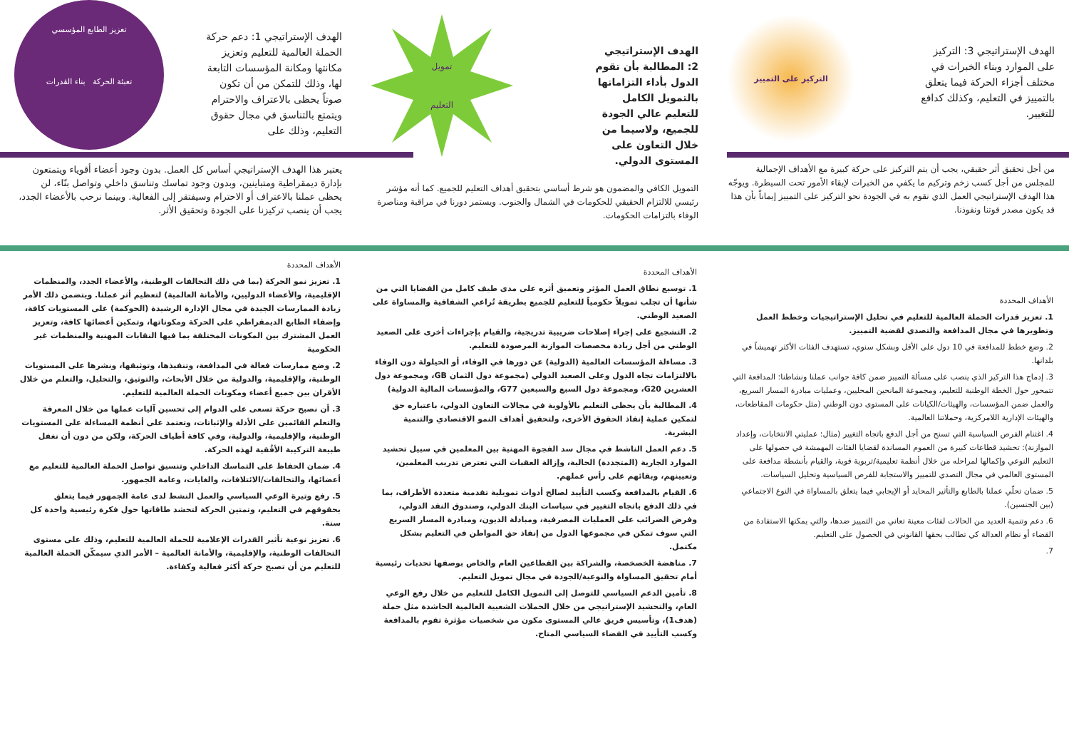الهدف الإستراتيجي 3: التركيز على الموارد وبناء الخبرات في مختلف أجزاء الحركة فيما يتعلق بالتمييز في التعليم، وكذلك كدافع للتغيير.
التركيز على التمييز
الهدف الإستراتيجي 2: المطالبة بأن تقوم الدول بأداء التزاماتها بالتمويل الكامل للتعليم عالي الجودة للجميع، ولاسيما من خلال التعاون على المستوى الدولي.
تمويل
التعليم
الهدف الإستراتيجي 1: دعم حركة الحملة العالمية للتعليم وتعزيز مكانتها ومكانة المؤسسات التابعة لها، وذلك للتمكن من أن تكون صوتاً يحظى بالاعتراف والاحترام ويتمتع بالتناسق في مجال حقوق التعليم، وذلك على
تعزيز الطابع المؤسسي
تعبئة الحركة بناء القدرات
من أجل تحقيق أثر حقيقي، يجب أن يتم التركيز على حركة كبيرة مع الأهداف الإجمالية للمجلس من أجل كسب زخم وتركيم ما يكفي من الخبرات لإبقاء الأمور تحت السيطرة. ويوجّه هذا الهدف الإستراتيجي العمل الذي نقوم به في الجودة نحو التركيز على التمييز إيماناً بأن هذا قد يكون مصدر قوتنا ونفوذنا.
التمويل الكافي والمضمون هو شرط أساسي بتحقيق أهداف التعليم للجميع. كما أنه مؤشر رئيسي للالتزام الحقيقي للحكومات في الشمال والجنوب. ويستمر دورنا في مراقبة ومناصرة الوفاء بالتزامات الحكومات.
يعتبر هذا الهدف الإستراتيجي أساس كل العمل. بدون وجود أعضاء أقوياء ويتمتعون بإدارة ديمقراطية ومتباينين، وبدون وجود تماسك وتناسق داخلي وتواصل بنّاء، لن يحظى عملنا بالاعتراف أو الاحترام وسيفتقر إلى الفعالية. وبينما نرحب بالأعضاء الجدد، يجب أن ينصب تركيزنا على الجودة وتحقيق الأثر.
الأهداف المحددة
1. تعزيز قدرات الحملة العالمية للتعليم في تحليل الإستراتيجيات وخطط العمل وتطويرها في مجال المدافعة والتصدي لقضية التمييز.
2. وضع خطط للمدافعة في 10 دول على الأقل وبشكل سنوي، تستهدف الفئات الأكثر تهميشاً في بلدانها.
3. إدماج هذا التركيز الذي ينصب على مسألة التمييز ضمن كافة جوانب عملنا ونشاطنا: المدافعة التي تتمحور حول الخطة الوطنية للتعليم، ومجموعة المانحين المحليين، وعمليات مبادرة المسار السريع، والعمل ضمن المؤسسات، والهيئات/الكيانات على المستوى دون الوطني (مثل حكومات المقاطعات، والهيئات الإدارية اللامركزية، وحملاتنا العالمية.
4. اغتنام الفرص السياسية التي تسنح من أجل الدفع باتجاه التغيير (مثال: عمليتي الانتخابات، وإعداد الموازنة): تحشيد قطاعات كبيرة من العموم المساندة لقضايا الفئات المهمشة في حصولها على التعليم النوعي وإكمالها لمراحله من خلال أنظمة تعليمية/تربوية قوية، والقيام بأنشطة مدافعة على المستوى العالمي في مجال التصدي للتمييز والاستجابة للفرص السياسية وتحليل السياسات.
5. ضمان تحلّي عملنا بالطابع والتأثير المحايد أو الإيجابي فيما يتعلق بالمساواة في النوع الاجتماعي (بين الجنسين).
6. دعم وتنمية العديد من الحالات لفئات معينة تعاني من التمييز ضدها، والتي يمكنها الاستفادة من القضاء أو نظام العدالة كي تطالب بحقها القانوني في الحصول على التعليم.
7.
الأهداف المحددة
1. توسيع نطاق العمل المؤثر وتعميق أثره على مدى طيف كامل من القضايا التي من شأنها أن تجلب تمويلاً حكومياً للتعليم للجميع بطريقة تُراعي الشفافية والمساواة على الصعيد الوطني.
2. التشجيع على إجراء إصلاحات ضريبية تدريجية، والقيام بإجراءات أخرى على الصعيد الوطني من أجل زيادة مخصصات الموازنة المرصودة للتعليم.
3. مساءلة المؤسسات العالمية (الدولية) عن دورها في الوفاء، أو الحيلولة دون الوفاء بالالتزامات تجاه الدول وعلى الصعيد الدولي (مجموعة دول الثمان GB، ومجموعة دول العشرين G20، ومجموعة دول السبع والسبعين G77، والمؤسسات المالية الدولية)
4. المطالبة بأن يحظى التعليم بالأولوية في مجالات التعاون الدولي، باعتباره حق لتمكين عملية إنفاذ الحقوق الأخرى، ولتحقيق أهداف النمو الاقتصادي والتنمية البشرية.
5. دعم العمل الناشط في مجال سد الفجوة المهنية بين المعلمين في سبيل تحشيد الموارد الجارية (المتجددة) الحالية، وإزالة العقبات التي تعترض تدريب المعلمين، وتعيينهم، وبقائهم على رأس عملهم.
6. القيام بالمدافعة وكسب التأييد لصالح أدوات تمويلية تقدمية متعددة الأطراف، بما في ذلك الدفع باتجاه التغيير في سياسات البنك الدولي، وصندوق النقد الدولي، وفرض الضرائب على العمليات المصرفية، ومبادلة الديون، ومبادرة المسار السريع التي سوف تمكن في مجموعها الدول من إنفاذ حق المواطن في التعليم بشكل مكتمل.
7. مناهضة الخصخصة، والشراكة بين القطاعين العام والخاص بوصفها تحديات رئيسية أمام تحقيق المساواة والنوعية/الجودة في مجال تمويل التعليم.
8. تأمين الدعم السياسي للتوصل إلى التمويل الكامل للتعليم من خلال رفع الوعي العام، والتحشيد الإستراتيجي من خلال الحملات الشعبية العالمية الحاشدة مثل حملة (هدف1)، وتأسيس فريق عالي المستوى مكون من شخصيات مؤثرة تقوم بالمدافعة وكسب التأييد في الفضاء السياسي المتاح.
الأهداف المحددة
1. تعزيز نمو الحركة (بما في ذلك التحالفات الوطنية، والأعضاء الجدد، والمنظمات الإقليمية، والأعضاء الدوليين، والأمانة العالمية) لتعظيم أثر عملنا. ويتضمن ذلك الأمر زيادة الممارسات الجيدة في مجال الإدارة الرشيدة (الحوكمة) على المستويات كافة، وإضفاء الطابع الديمقراطي على الحركة ومكوناتها، وتمكين أعضائها كافة، وتعزيز العمل المشترك بين المكونات المختلفة بما فيها النقابات المهنية والمنظمات غير الحكومية
2. وضع ممارسات فعالة في المدافعة، وتنفيذها، وتوثيقها، ونشرها على المستويات الوطنية، والإقليمية، والدولية من خلال الأبحاث، والتوثيق، والتحليل، والتعلم من خلال الأقران بين جميع أعضاء ومكونات الحملة العالمية للتعليم.
3. أن نصبح حركة تسعى على الدوام إلى تحسين آليات عملها من خلال المعرفة والتعلم القائمين على الأدلة والإثباتات، وتعتمد على أنظمة المساءلة على المستويات الوطنية، والإقليمية، والدولية، وفي كافة أطياف الحركة، ولكن من دون أن نغفل طبيعة التركيبة الأفُقية لهذه الحركة.
4. ضمان الحفاظ على التماسك الداخلي وتنسيق تواصل الحملة العالمية للتعليم مع أعضائها، والتحالفات/الائتلافات، والغايات، وعامة الجمهور.
5. رفع وتيرة الوعي السياسي والعمل النشط لدى عامة الجمهور فيما يتعلق بحقوقهم في التعليم، وتمتين الحركة لتحشد طاقاتها حول فكرة رئيسية واحدة كل سنة.
6. تعزيز نوعية تأثير القدرات الإعلامية للحملة العالمية للتعليم، وذلك على مستوى التحالفات الوطنية، والإقليمية، والأمانة العالمية – الأمر الذي سيمكّن الحملة العالمية للتعليم من أن تصبح حركة أكثر فعالية وكفاءة.